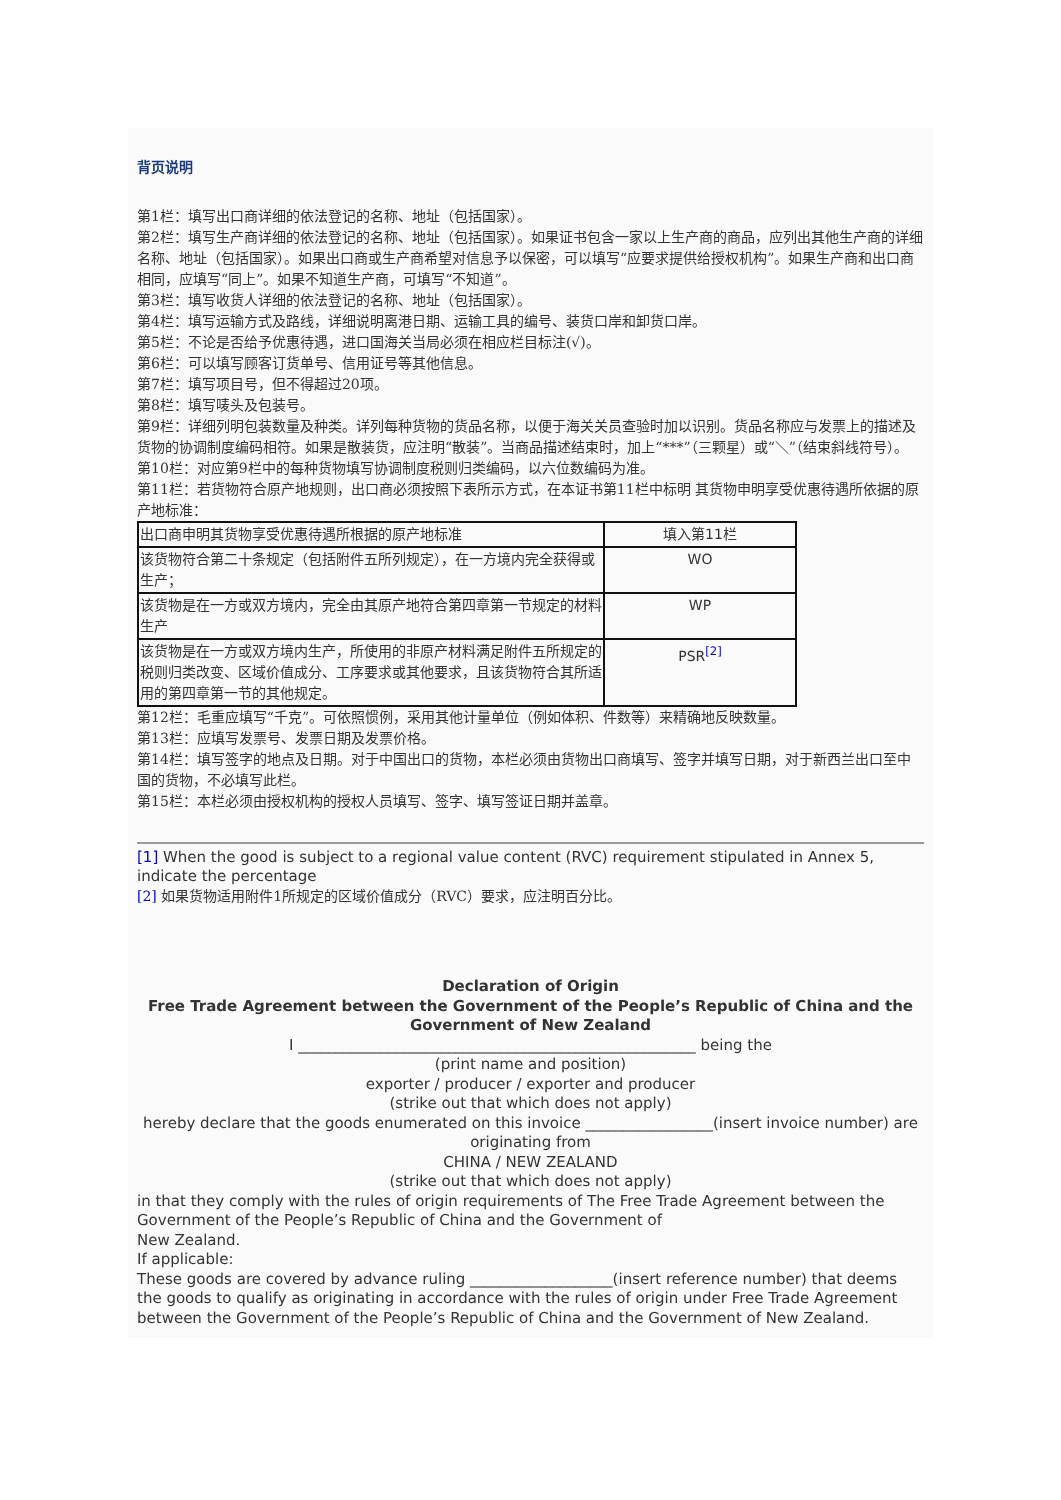背页说明
第1栏：填写出口商详细的依法登记的名称、地址（包括国家）。
第2栏：填写生产商详细的依法登记的名称、地址（包括国家）。如果证书包含一家以上生产商的商品，应列出其他生产商的详细名称、地址（包括国家）。如果出口商或生产商希望对信息予以保密，可以填写“应要求提供给授权机构”。如果生产商和出口商相同，应填写“同上”。如果不知道生产商，可填写“不知道”。
第3栏：填写收货人详细的依法登记的名称、地址（包括国家）。
第4栏：填写运输方式及路线，详细说明离港日期、运输工具的编号、装货口岸和卸货口岸。
第5栏：不论是否给予优惠待遇，进口国海关当局必须在相应栏目标注(√)。
第6栏：可以填写顾客订货单号、信用证号等其他信息。
第7栏：填写项目号，但不得超过20项。
第8栏：填写唛头及包装号。
第9栏：详细列明包装数量及种类。详列每种货物的货品名称，以便于海关关员查验时加以识别。货品名称应与发票上的描述及货物的协调制度编码相符。如果是散装货，应注明“散装”。当商品描述结束时，加上“***”（三颗星）或“＼”（结束斜线符号）。
第10栏：对应第9栏中的每种货物填写协调制度税则归类编码，以六位数编码为准。
第11栏：若货物符合原产地规则，出口商必须按照下表所示方式，在本证书第11栏中标明 其货物申明享受优惠待遇所依据的原产地标准：
| 出口商申明其货物享受优惠待遇所根据的原产地标准 | 填入第11栏 |
| 该货物符合第二十条规定（包括附件五所列规定），在一方境内完全获得或生产； | WO |
| 该货物是在一方或双方境内，完全由其原产地符合第四章第一节规定的材料生产 | WP |
| 该货物是在一方或双方境内生产，所使用的非原产材料满足附件五所规定的税则归类改变、区域价值成分、工序要求或其他要求，且该货物符合其所适用的第四章第一节的其他规定。 | PSR<sup>[2]</sup> |
第12栏：毛重应填写“千克”。可依照惯例，采用其他计量单位（例如体积、件数等）来精确地反映数量。
第13栏：应填写发票号、发票日期及发票价格。
第14栏：填写签字的地点及日期。对于中国出口的货物，本栏必须由货物出口商填写、签字并填写日期，对于新西兰出口至中国的货物，不必填写此栏。
第15栏：本栏必须由授权机构的授权人员填写、签字、填写签证日期并盖章。
[1] When the good is subject to a regional value content (RVC) requirement stipulated in Annex 5, indicate the percentage
[2] 如果货物适用附件1所规定的区域价值成分（RVC）要求，应注明百分比。
Declaration of Origin
Free Trade Agreement between the Government of the People’s Republic of China and the Government of New Zealand
I _____________________________________________________ being the
(print name and position)
exporter / producer / exporter and producer
(strike out that which does not apply)
hereby declare that the goods enumerated on this invoice _________________(insert invoice number) are originating from
CHINA / NEW ZEALAND
(strike out that which does not apply)
in that they comply with the rules of origin requirements of The Free Trade Agreement between the Government of the People’s Republic of China and the Government of
New Zealand.
If applicable:
These goods are covered by advance ruling ___________________(insert reference number) that deems the goods to qualify as originating in accordance with the rules of origin under Free Trade Agreement between the Government of the People’s Republic of China and the Government of New Zealand.